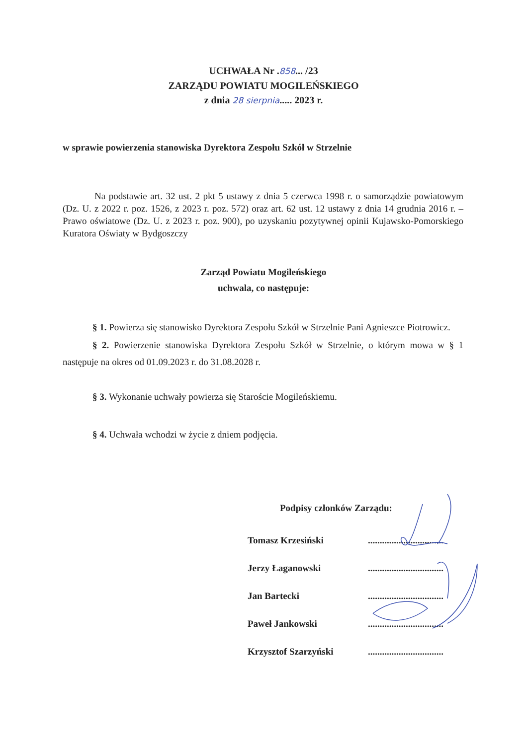UCHWAŁA Nr .858... /23
ZARZĄDU POWIATU MOGILEŃSKIEGO
z dnia 28 sierpnia..... 2023 r.
w sprawie powierzenia stanowiska Dyrektora Zespołu Szkół w Strzelnie
Na podstawie art. 32 ust. 2 pkt 5 ustawy z dnia 5 czerwca 1998 r. o samorządzie powiatowym (Dz. U. z 2022 r. poz. 1526, z 2023 r. poz. 572) oraz art. 62 ust. 12 ustawy z dnia 14 grudnia 2016 r. – Prawo oświatowe (Dz. U. z 2023 r. poz. 900), po uzyskaniu pozytywnej opinii Kujawsko-Pomorskiego Kuratora Oświaty w Bydgoszczy
Zarząd Powiatu Mogileńskiego
uchwala, co następuje:
§ 1. Powierza się stanowisko Dyrektora Zespołu Szkół w Strzelnie Pani Agnieszce Piotrowicz.
§ 2. Powierzenie stanowiska Dyrektora Zespołu Szkół w Strzelnie, o którym mowa w § 1 następuje na okres od 01.09.2023 r. do 31.08.2028 r.
§ 3. Wykonanie uchwały powierza się Staroście Mogileńskiemu.
§ 4. Uchwała wchodzi w życie z dniem podjęcia.
Podpisy członków Zarządu:
| Tomasz Krzesiński | ................................ |
| Jerzy Łaganowski | ................................ |
| Jan Bartecki | ................................ |
| Paweł Jankowski | ................................ |
| Krzysztof Szarzyński | ................................ |